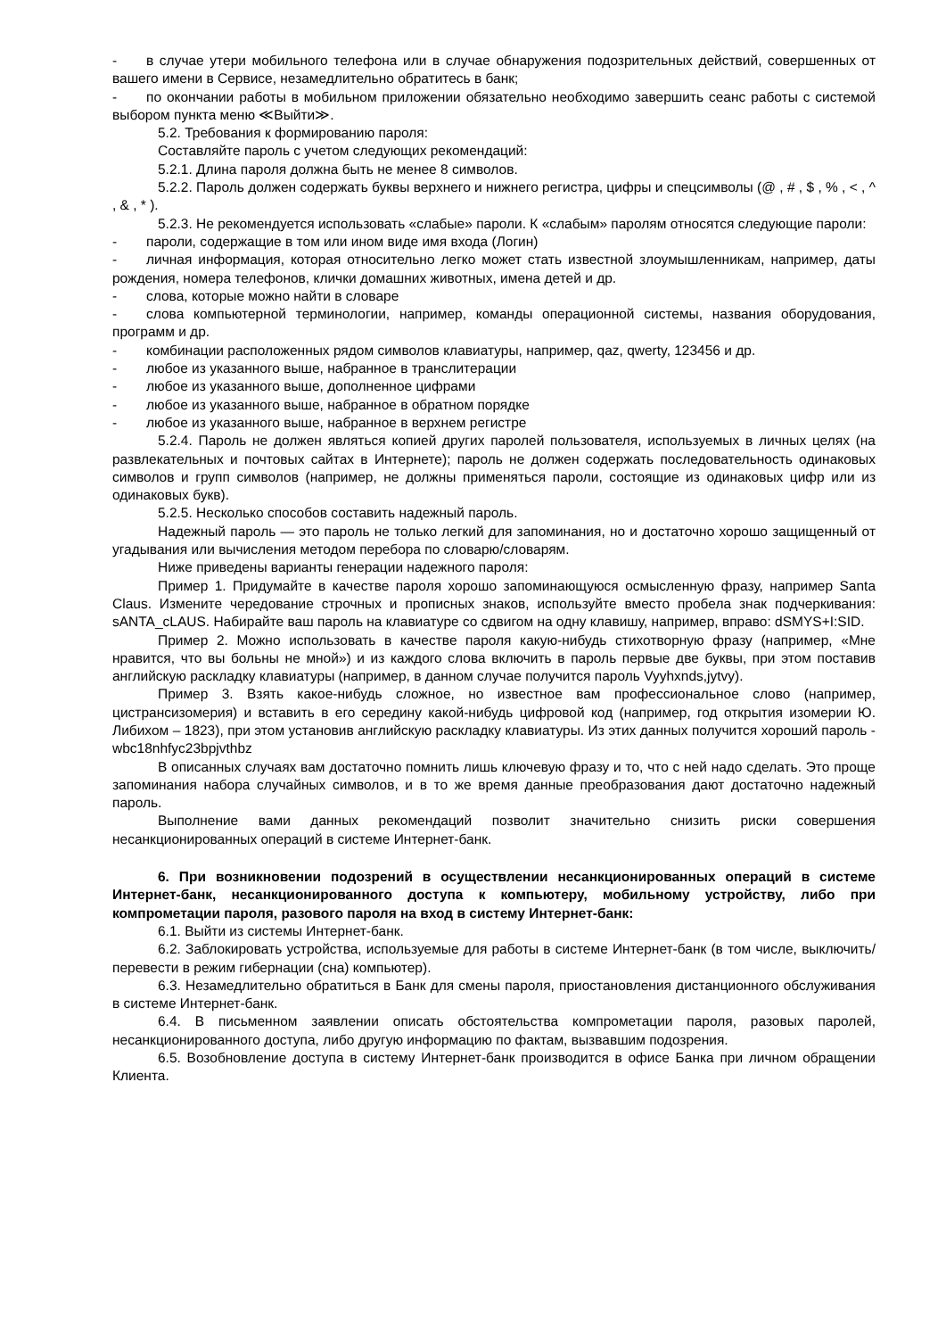- в случае утери мобильного телефона или в случае обнаружения подозрительных действий, совершенных от вашего имени в Сервисе, незамедлительно обратитесь в банк;
- по окончании работы в мобильном приложении обязательно необходимо завершить сеанс работы с системой выбором пункта меню ≪Выйти≫.
5.2. Требования к формированию пароля:
Составляйте пароль с учетом следующих рекомендаций:
5.2.1. Длина пароля должна быть не менее 8 символов.
5.2.2. Пароль должен содержать буквы верхнего и нижнего регистра, цифры и спецсимволы (@ , # , $ , % , < , ^ , & , * ).
5.2.3. Не рекомендуется использовать «слабые» пароли. К «слабым» паролям относятся следующие пароли:
- пароли, содержащие в том или ином виде имя входа (Логин)
- личная информация, которая относительно легко может стать известной злоумышленникам, например, даты рождения, номера телефонов, клички домашних животных, имена детей и др.
- слова, которые можно найти в словаре
- слова компьютерной терминологии, например, команды операционной системы, названия оборудования, программ и др.
- комбинации расположенных рядом символов клавиатуры, например, qaz, qwerty, 123456 и др.
- любое из указанного выше, набранное в транслитерации
- любое из указанного выше, дополненное цифрами
- любое из указанного выше, набранное в обратном порядке
- любое из указанного выше, набранное в верхнем регистре
5.2.4. Пароль не должен являться копией других паролей пользователя, используемых в личных целях (на развлекательных и почтовых сайтах в Интернете); пароль не должен содержать последовательность одинаковых символов и групп символов (например, не должны применяться пароли, состоящие из одинаковых цифр или из одинаковых букв).
5.2.5. Несколько способов составить надежный пароль.
Надежный пароль — это пароль не только легкий для запоминания, но и достаточно хорошо защищенный от угадывания или вычисления методом перебора по словарю/словарям.
Ниже приведены варианты генерации надежного пароля:
Пример 1. Придумайте в качестве пароля хорошо запоминающуюся осмысленную фразу, например Santa Claus. Измените чередование строчных и прописных знаков, используйте вместо пробела знак подчеркивания: sANTA_cLAUS. Набирайте ваш пароль на клавиатуре со сдвигом на одну клавишу, например, вправо: dSMYS+I:SID.
Пример 2. Можно использовать в качестве пароля какую-нибудь стихотворную фразу (например, «Мне нравится, что вы больны не мной») и из каждого слова включить в пароль первые две буквы, при этом поставив английскую раскладку клавиатуры (например, в данном случае получится пароль Vyyhxnds,jytvy).
Пример 3. Взять какое-нибудь сложное, но известное вам профессиональное слово (например, цистрансизомерия) и вставить в его середину какой-нибудь цифровой код (например, год открытия изомерии Ю. Либихом – 1823), при этом установив английскую раскладку клавиатуры. Из этих данных получится хороший пароль - wbc18nhfyc23bpjvthbz
В описанных случаях вам достаточно помнить лишь ключевую фразу и то, что с ней надо сделать. Это проще запоминания набора случайных символов, и в то же время данные преобразования дают достаточно надежный пароль.
Выполнение вами данных рекомендаций позволит значительно снизить риски совершения несанкционированных операций в системе Интернет-банк.
6. При возникновении подозрений в осуществлении несанкционированных операций в системе Интернет-банк, несанкционированного доступа к компьютеру, мобильному устройству, либо при компрометации пароля, разового пароля на вход в систему Интернет-банк:
6.1. Выйти из системы Интернет-банк.
6.2. Заблокировать устройства, используемые для работы в системе Интернет-банк (в том числе, выключить/перевести в режим гибернации (сна) компьютер).
6.3. Незамедлительно обратиться в Банк для смены пароля, приостановления дистанционного обслуживания в системе Интернет-банк.
6.4. В письменном заявлении описать обстоятельства компрометации пароля, разовых паролей, несанкционированного доступа, либо другую информацию по фактам, вызвавшим подозрения.
6.5. Возобновление доступа в систему Интернет-банк производится в офисе Банка при личном обращении Клиента.